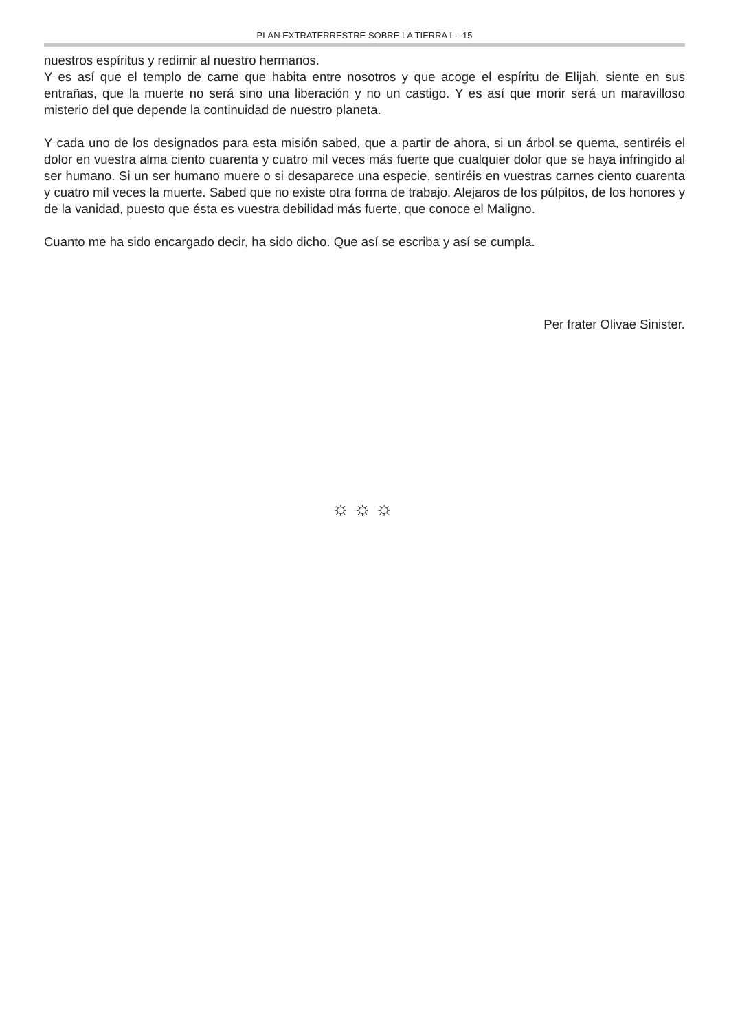PLAN EXTRATERRESTRE SOBRE LA TIERRA I - 15
nuestros espíritus y redimir al nuestro hermanos.
Y es así que el templo de carne que habita entre nosotros y que acoge el espíritu de Elijah, siente en sus entrañas, que la muerte no será sino una liberación y no un castigo. Y es así que morir será un maravilloso misterio del que depende la continuidad de nuestro planeta.
Y cada uno de los designados para esta misión sabed, que a partir de ahora, si un árbol se quema, sentiréis el dolor en vuestra alma ciento cuarenta y cuatro mil veces más fuerte que cualquier dolor que se haya infringido al ser humano. Si un ser humano muere o si desaparece una especie, sentiréis en vuestras carnes ciento cuarenta y cuatro mil veces la muerte. Sabed que no existe otra forma de trabajo. Alejaros de los púlpitos, de los honores y de la vanidad, puesto que ésta es vuestra debilidad más fuerte, que conoce el Maligno.
Cuanto me ha sido encargado decir, ha sido dicho. Que así se escriba y así se cumpla.
Per frater Olivae Sinister.
☼☼☼